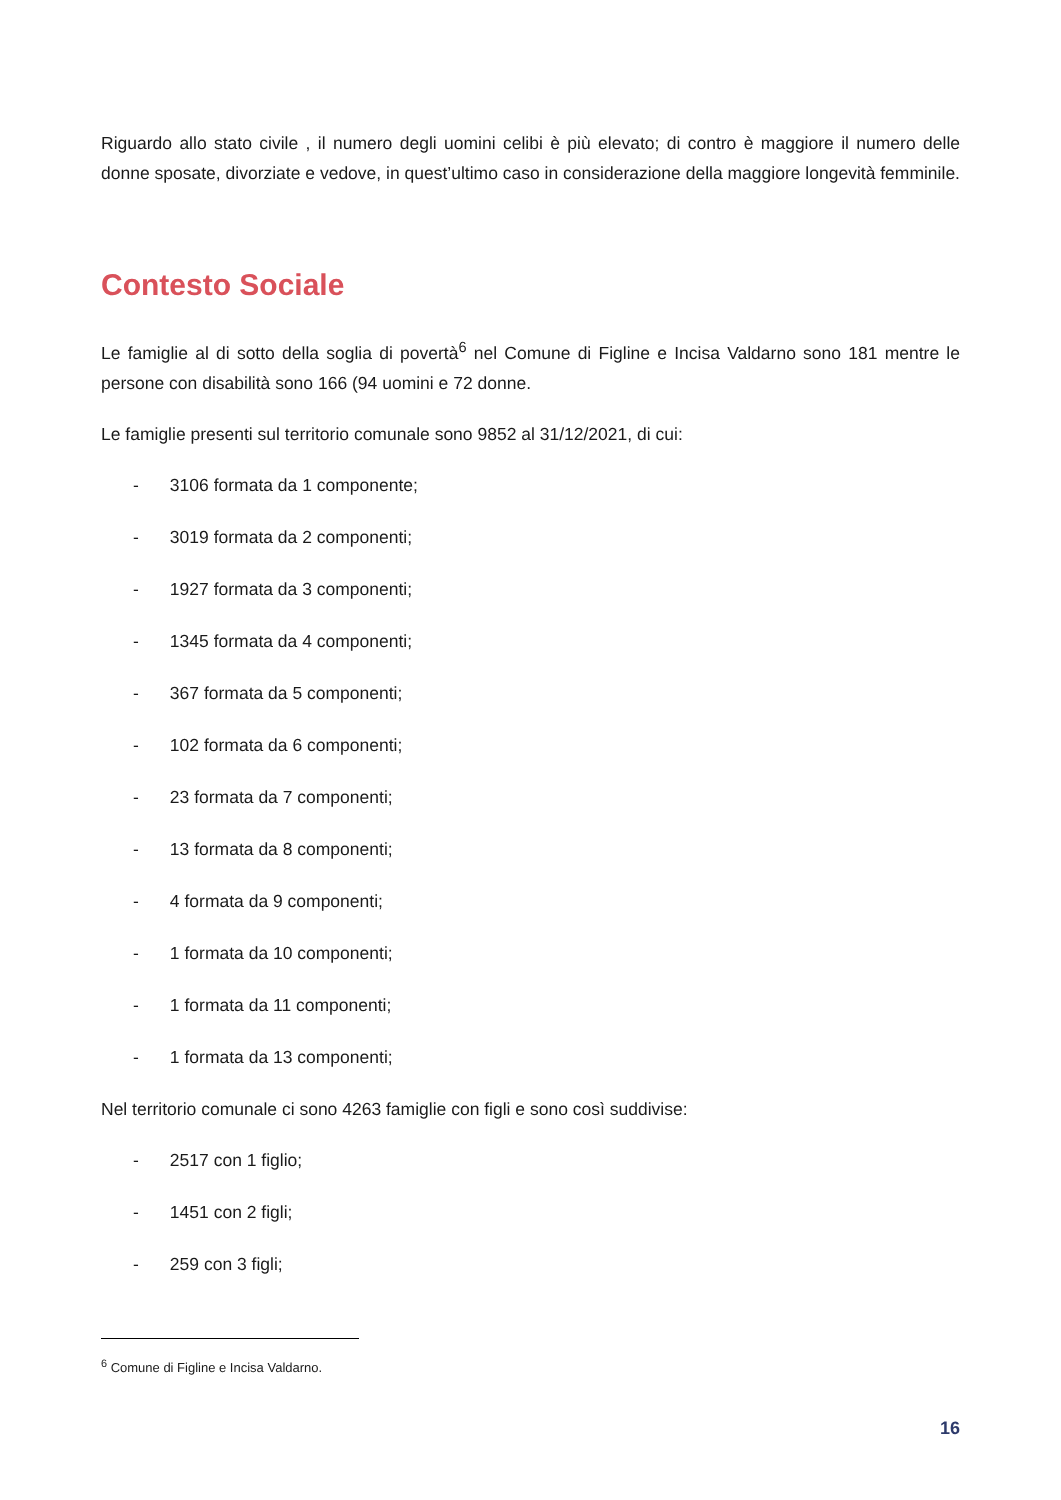Riguardo allo stato civile , il numero degli uomini celibi è più elevato; di contro è maggiore il numero delle donne sposate, divorziate e vedove, in quest’ultimo caso in considerazione della maggiore longevità femminile.
Contesto Sociale
Le famiglie al di sotto della soglia di povertà<sup>6</sup> nel Comune di Figline e Incisa Valdarno sono 181 mentre le persone con disabilità sono 166 (94 uomini e 72 donne.
Le famiglie presenti sul territorio comunale sono 9852 al 31/12/2021, di cui:
- 3106 formata da 1 componente;
- 3019 formata da 2 componenti;
- 1927 formata da 3 componenti;
- 1345 formata da 4 componenti;
- 367 formata da 5 componenti;
- 102 formata da 6 componenti;
- 23 formata da 7 componenti;
- 13 formata da 8 componenti;
- 4 formata da 9 componenti;
- 1 formata da 10 componenti;
- 1 formata da 11 componenti;
- 1 formata da 13 componenti;
Nel territorio comunale ci sono 4263 famiglie con figli e sono così suddivise:
- 2517 con 1 figlio;
- 1451 con 2 figli;
- 259 con 3 figli;
<sup>6</sup> Comune di Figline e Incisa Valdarno.
16